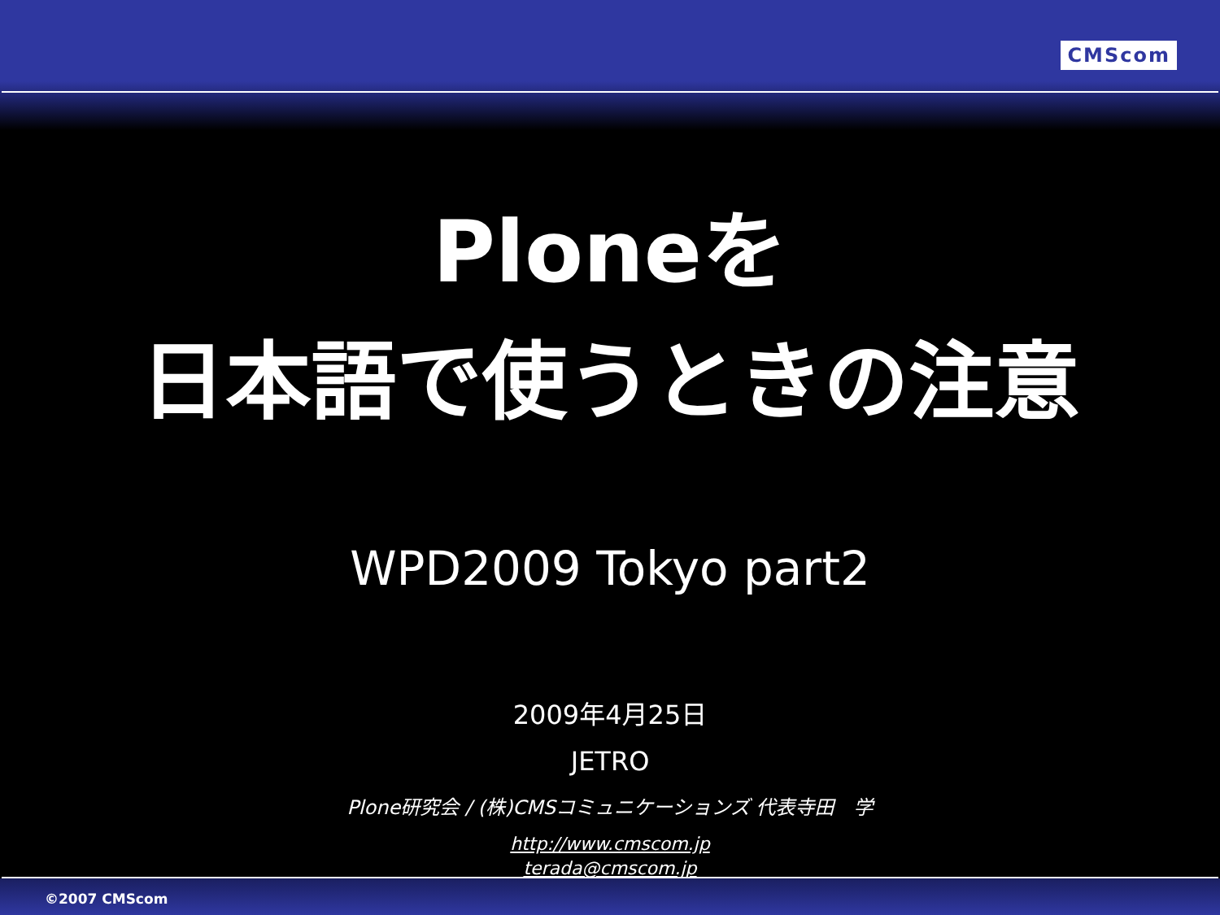CMScom
Ploneを
日本語で使うときの注意
WPD2009 Tokyo part2
2009年4月25日
JETRO
Plone研究会 / (株)CMSコミュニケーションズ 代表寺田　学
http://www.cmscom.jp
terada@cmscom.jp
©2007 CMScom